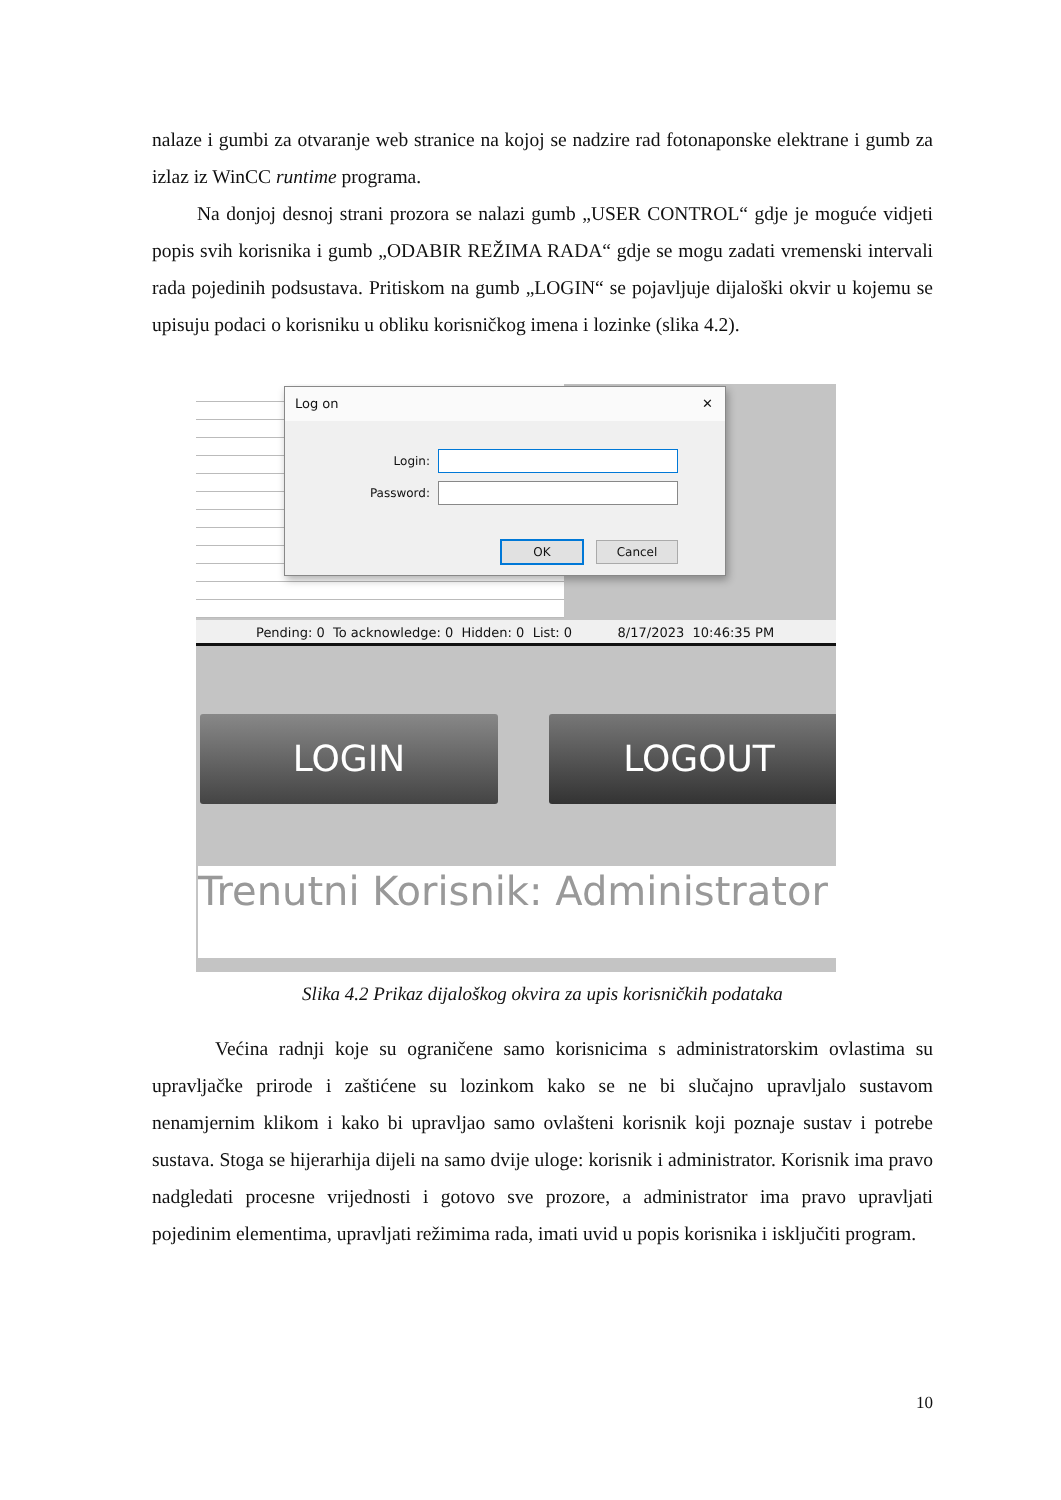nalaze i gumbi za otvaranje web stranice na kojoj se nadzire rad fotonaponske elektrane i gumb za izlaz iz WinCC runtime programa.
Na donjoj desnoj strani prozora se nalazi gumb „USER CONTROL“ gdje je moguće vidjeti popis svih korisnika i gumb „ODABIR REŽIMA RADA“ gdje se mogu zadati vremenski intervali rada pojedinih podsustava. Pritiskom na gumb „LOGIN“ se pojavljuje dijaloški okvir u kojemu se upisuju podaci o korisniku u obliku korisničkog imena i lozinke (slika 4.2).
Log on ✕
Login:
Password:
OK Cancel
Pending: 0 To acknowledge: 0 Hidden: 0 List: 0 8/17/2023 10:46:35 PM
LOGIN LOGOUT
Trenutni Korisnik: Administrator
Slika 4.2 Prikaz dijaloškog okvira za upis korisničkih podataka
Većina radnji koje su ograničene samo korisnicima s administratorskim ovlastima su upravljačke prirode i zaštićene su lozinkom kako se ne bi slučajno upravljalo sustavom nenamjernim klikom i kako bi upravljao samo ovlašteni korisnik koji poznaje sustav i potrebe sustava. Stoga se hijerarhija dijeli na samo dvije uloge: korisnik i administrator. Korisnik ima pravo nadgledati procesne vrijednosti i gotovo sve prozore, a administrator ima pravo upravljati pojedinim elementima, upravljati režimima rada, imati uvid u popis korisnika i isključiti program.
10